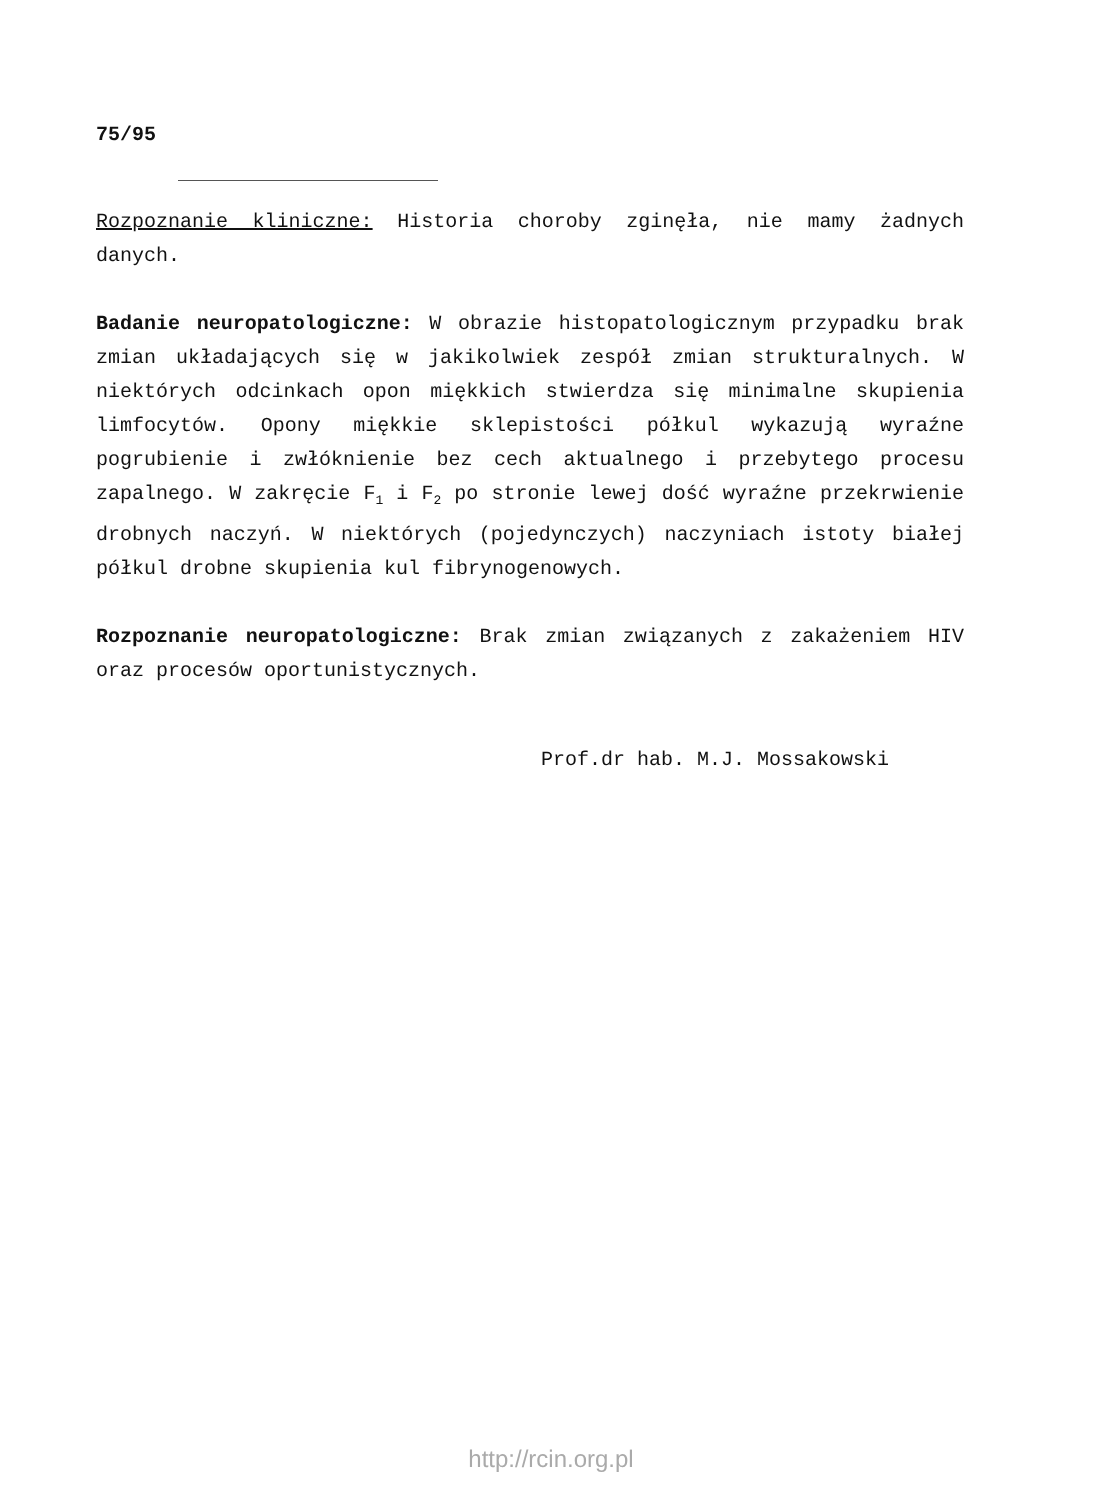75/95
Rozpoznanie kliniczne: Historia choroby zginęła, nie mamy żadnych danych.
Badanie neuropatologiczne: W obrazie histopatologicznym przypadku brak zmian układających się w jakikolwiek zespół zmian strukturalnych. W niektórych odcinkach opon miękkich stwierdza się minimalne skupienia limfocytów. Opony miękkie sklepistości półkul wykazują wyraźne pogrubienie i zwłóknienie bez cech aktualnego i przebytego procesu zapalnego. W zakręcie F<sub>1</sub> i F<sub>2</sub> po stronie lewej dość wyraźne przekrwienie drobnych naczyń. W niektórych (pojedynczych) naczyniach istoty białej półkul drobne skupienia kul fibrynogenowych.
Rozpoznanie neuropatologiczne: Brak zmian związanych z zakażeniem HIV oraz procesów oportunistycznych.
Prof.dr hab. M.J. Mossakowski
http://rcin.org.pl